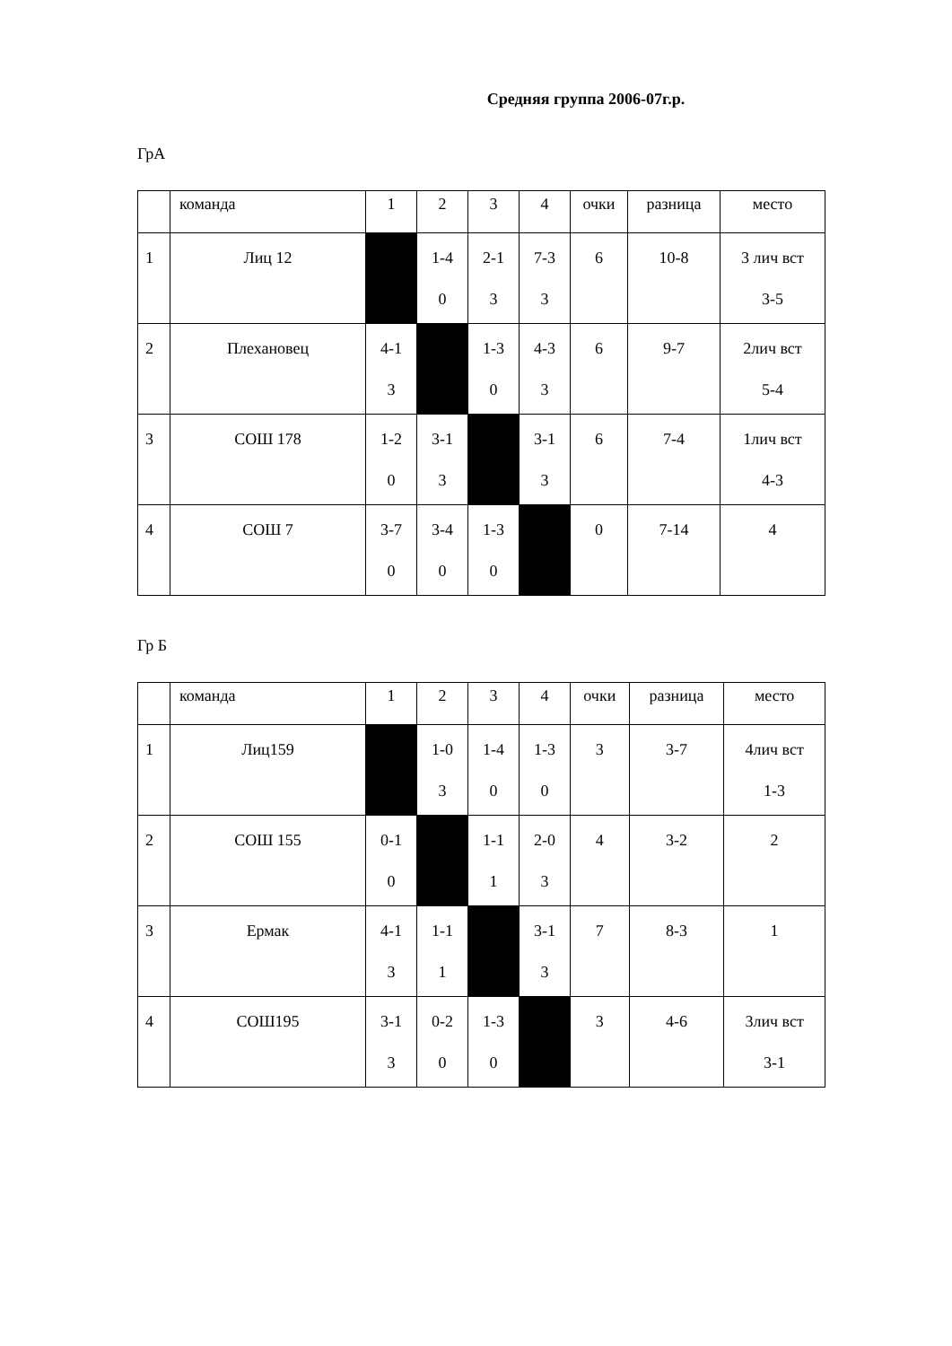Средняя группа 2006-07г.р.
ГрА
| | команда | 1 | 2 | 3 | 4 | очки | разница | место |
| 1 | Лиц 12 | | 1-4 0 | 2-1 3 | 7-3 3 | 6 | 10-8 | 3 лич вст 3-5 |
| 2 | Плехановец | 4-1 3 | | 1-3 0 | 4-3 3 | 6 | 9-7 | 2лич вст 5-4 |
| 3 | СОШ 178 | 1-2 0 | 3-1 3 | | 3-1 3 | 6 | 7-4 | 1лич вст 4-3 |
| 4 | СОШ 7 | 3-7 0 | 3-4 0 | 1-3 0 | | 0 | 7-14 | 4 |
Гр Б
| | команда | 1 | 2 | 3 | 4 | очки | разница | место |
| 1 | Лиц159 | | 1-0 3 | 1-4 0 | 1-3 0 | 3 | 3-7 | 4лич вст 1-3 |
| 2 | СОШ 155 | 0-1 0 | | 1-1 1 | 2-0 3 | 4 | 3-2 | 2 |
| 3 | Ермак | 4-1 3 | 1-1 1 | | 3-1 3 | 7 | 8-3 | 1 |
| 4 | СОШ195 | 3-1 3 | 0-2 0 | 1-3 0 | | 3 | 4-6 | 3лич вст 3-1 |